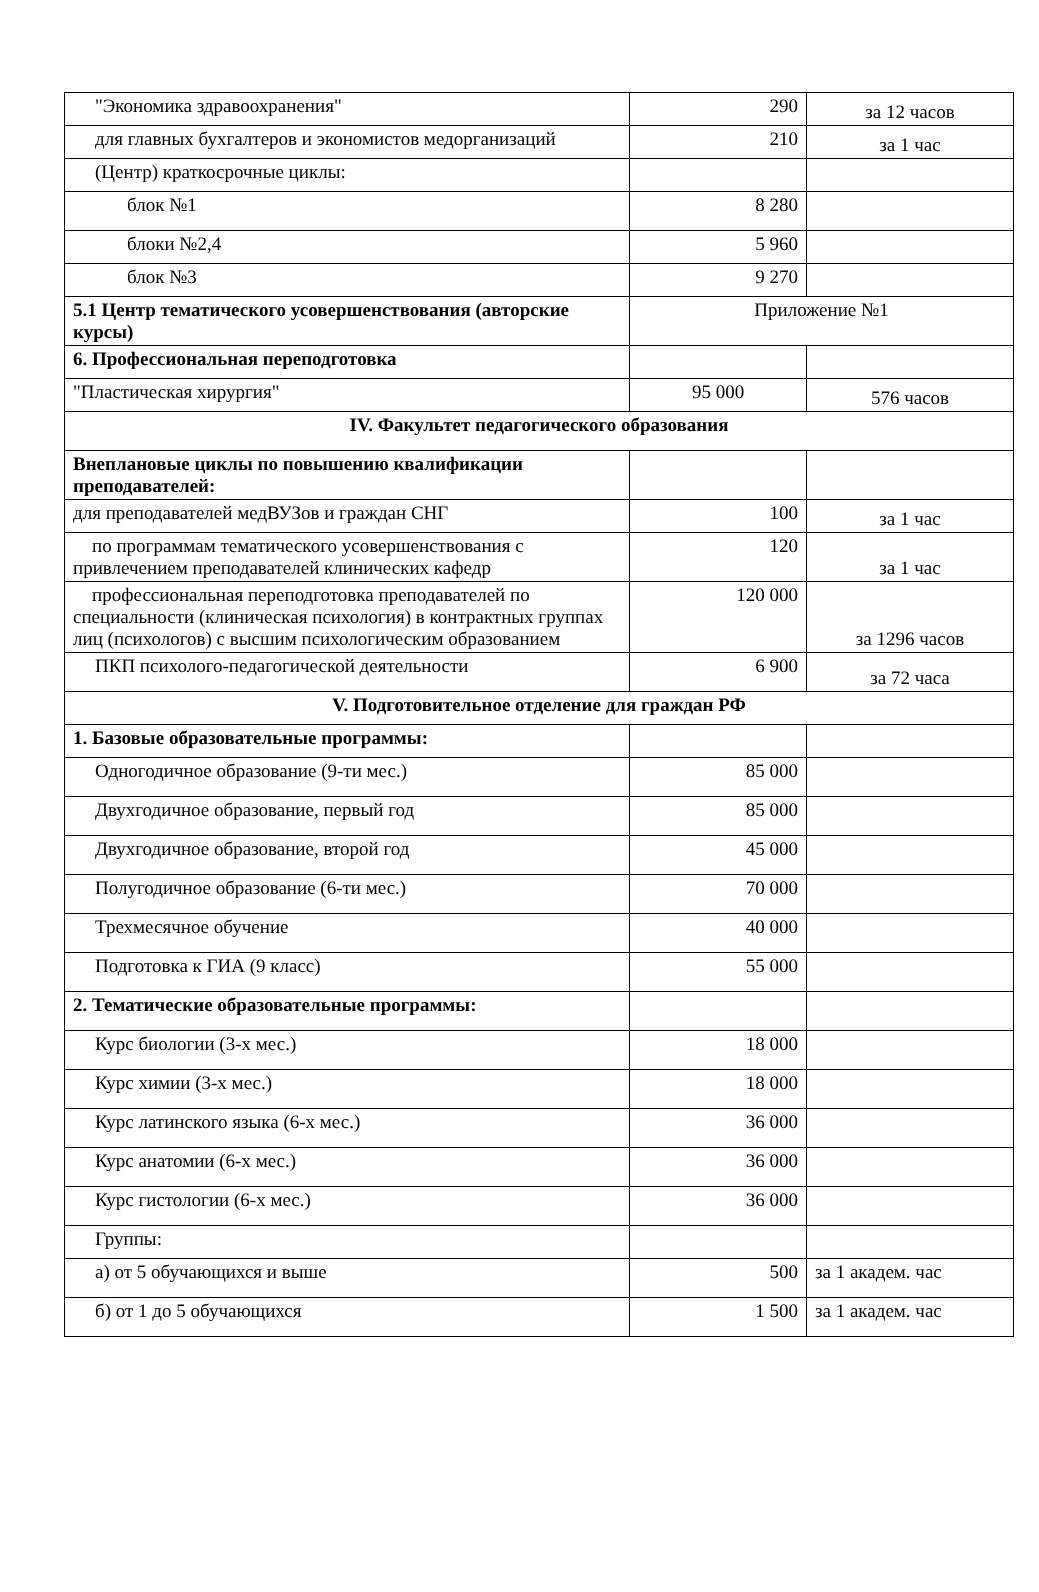| "Экономика здравоохранения" | 290 | за 12 часов |
| для главных бухгалтеров и экономистов медорганизаций | 210 | за 1 час |
| (Центр) краткосрочные циклы: | | |
| блок №1 | 8 280 | |
| блоки №2,4 | 5 960 | |
| блок №3 | 9 270 | |
| 5.1 Центр тематического усовершенствования (авторские курсы) | Приложение №1 | |
| 6. Профессиональная переподготовка | | |
| "Пластическая хирургия" | 95 000 | 576 часов |
| IV. Факультет педагогического образования | | |
| Внеплановые циклы по повышению квалификации преподавателей: | | |
| для преподавателей медВУЗов и граждан СНГ | 100 | за 1 час |
| по программам тематического усовершенствования с привлечением преподавателей клинических кафедр | 120 | за 1 час |
| профессиональная переподготовка преподавателей по специальности (клиническая психология) в контрактных группах лиц (психологов) с высшим психологическим образованием | 120 000 | за 1296 часов |
| ПКП психолого-педагогической деятельности | 6 900 | за 72 часа |
| V. Подготовительное отделение для граждан РФ | | |
| 1. Базовые образовательные программы: | | |
| Одногодичное образование (9-ти мес.) | 85 000 | |
| Двухгодичное образование, первый год | 85 000 | |
| Двухгодичное образование, второй год | 45 000 | |
| Полугодичное образование (6-ти мес.) | 70 000 | |
| Трехмесячное обучение | 40 000 | |
| Подготовка к ГИА (9 класс) | 55 000 | |
| 2. Тематические образовательные программы: | | |
| Курс биологии (3-х мес.) | 18 000 | |
| Курс химии (3-х мес.) | 18 000 | |
| Курс латинского языка (6-х мес.) | 36 000 | |
| Курс анатомии (6-х мес.) | 36 000 | |
| Курс гистологии (6-х мес.) | 36 000 | |
| Группы: | | |
| а) от 5 обучающихся и выше | 500 | за 1 академ. час |
| б) от 1 до 5 обучающихся | 1 500 | за 1 академ. час |